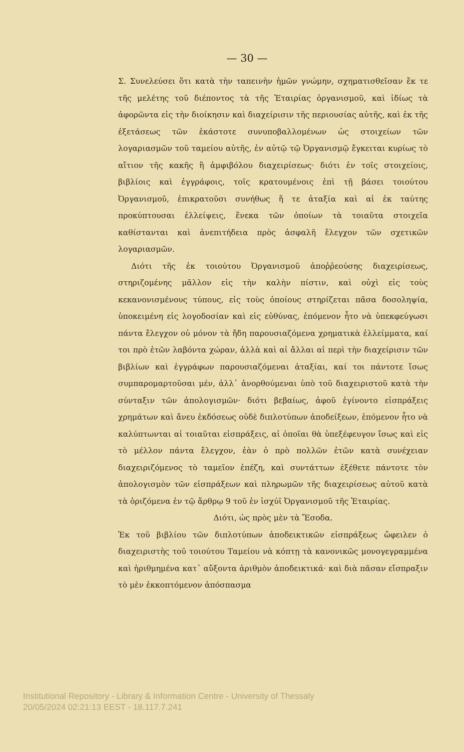— 30 —
Σ. Συνελεύσει ὅτι κατὰ τὴν ταπεινὴν ἡμῶν γνώμην, σχηματισθεῖσαν ἔκ τε τῆς μελέτης τοῦ διέποντος τὰ τῆς Ἑταιρίας ὀργανισμοῦ, καὶ ἰδίως τὰ ἀφορῶντα εἰς τὴν διοίκησιν καὶ διαχείρισιν τῆς περιουσίας αὐτῆς, καὶ ἐκ τῆς ἐξετάσεως τῶν ἑκάστοτε συνυποβαλλομένων ὡς στοιχείων τῶν λογαριασμῶν τοῦ ταμείου αὐτῆς, ἐν αὐτῷ τῷ Ὀργανισμῷ ἔγκειται κυρίως τὸ αἴτιον τῆς κακῆς ἢ ἀμφιβόλου διαχειρίσεως· διότι ἐν τοῖς στοιχείοις, βιβλίοις καὶ ἐγγράφοις, τοῖς κρατουμένοις ἐπὶ τῇ βάσει τοιούτου Ὀργανισμοῦ, ἐπικρατοῦσι συνήθως ἥ τε ἀταξία καὶ αἱ ἐκ ταύτης προκύπτουσαι ἐλλείψεις, ἕνεκα τῶν ὁποίων τὰ τοιαῦτα στοιχεῖα καθίστανται καὶ ἀνεπιτήδεια πρὸς ἀσφαλῆ ἔλεγχον τῶν σχετικῶν λογαριασμῶν.
Διότι τῆς ἐκ τοιούτου Ὀργανισμοῦ ἀποῤῥεούσης διαχειρίσεως, στηριζομένης μᾶλλον εἰς τὴν καλὴν πίστιν, καὶ οὐχὶ εἰς τοὺς κεκανονισμένους τύπους, εἰς τοὺς ὁποίους στηρίζεται πᾶσα δοσοληψία, ὑποκειμένη εἰς λογοδοσίαν καὶ εἰς εὐθύνας, ἑπόμενον ἦτο νὰ ὑπεκφεύγωσι πάντα ἔλεγχον οὐ μόνον τὰ ἤδη παρουσιαζόμενα χρηματικὰ ἐλλείμματα, καί τοι πρὸ ἐτῶν λαβόντα χώραν, ἀλλὰ καὶ αἱ ἄλλαι αἱ περὶ τὴν διαχείρισιν τῶν βιβλίων καὶ ἐγγράφων παρουσιαζόμεναι ἀταξίαι, καί τοι πάντοτε ἴσως συμπαρομαρτοῦσαι μέν, ἀλλ᾽ ἀνορθούμεναι ὑπὸ τοῦ διαχειριστοῦ κατὰ τὴν σύνταξιν τῶν ἀπολογισμῶν· διότι βεβαίως, ἀφοῦ ἐγίνοντο εἰσπράξεις χρημάτων καὶ ἄνευ ἐκδόσεως οὐδὲ διπλοτύπων ἀποδείξεων, ἑπόμενον ἦτο νὰ καλύπτωνται αἱ τοιαῦται εἰσπράξεις, αἱ ὁποῖαι θὰ ὑπεξέφευγον ἴσως καὶ εἰς τὸ μέλλον πάντα ἔλεγχον, ἐὰν ὁ πρὸ πολλῶν ἐτῶν κατὰ συνέχειαν διαχειριζόμενος τὸ ταμεῖον ἐπέζη, καὶ συντάττων ἐξέθετε πάντοτε τὸν ἀπολογισμὸν τῶν εἰσπράξεων καὶ πληρωμῶν τῆς διαχειρίσεως αὐτοῦ κατὰ τὰ ὁριζόμενα ἐν τῷ ἄρθρῳ 9 τοῦ ἐν ἰσχύϊ Ὀργανισμοῦ τῆς Ἑταιρίας.
Διότι, ὡς πρὸς μὲν τὰ Ἔσοδα.
Ἐκ τοῦ βιβλίου τῶν διπλοτύπων ἀποδεικτικῶν εἰσπράξεως ὤφειλεν ὁ διαχειριστὴς τοῦ τοιούτου Ταμείου νὰ κόπτῃ τὰ κανονικῶς μονογεγραμμένα καὶ ἠριθμημένα κατ᾽ αὔξοντα ἀριθμὸν ἀποδεικτικά· καὶ διὰ πᾶσαν εἴσπραξιν τὸ μὲν ἐκκοπτόμενον ἀπόσπασμα
Institutional Repository - Library & Information Centre - University of Thessaly
20/05/2024 02:21:13 EEST - 18.117.7.241